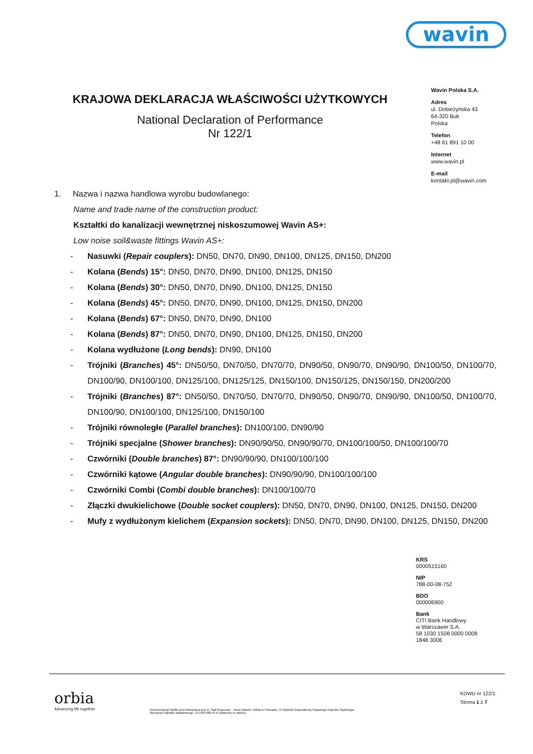wavin
KRAJOWA DEKLARACJA WŁAŚCIWOŚCI UŻYTKOWYCH
National Declaration of Performance
Nr 122/1
Wavin Polska S.A.
Adres
ul. Dobieżyńska 43
64-320 Buk
Polska
Telefon
+48 61 891 10 00
Internet
www.wavin.pl
E-mail
kontakt.pl@wavin.com
1. Nazwa i nazwa handlowa wyrobu budowlanego:
Name and trade name of the construction product:
Kształtki do kanalizacji wewnętrznej niskoszumowej Wavin AS+:
Low noise soil&waste fittings Wavin AS+:
- Nasuwki (Repair couplers): DN50, DN70, DN90, DN100, DN125, DN150, DN200
- Kolana (Bends) 15°: DN50, DN70, DN90, DN100, DN125, DN150
- Kolana (Bends) 30°: DN50, DN70, DN90, DN100, DN125, DN150
- Kolana (Bends) 45°: DN50, DN70, DN90, DN100, DN125, DN150, DN200
- Kolana (Bends) 67°: DN50, DN70, DN90, DN100
- Kolana (Bends) 87°: DN50, DN70, DN90, DN100, DN125, DN150, DN200
- Kolana wydłużone (Long bends): DN90, DN100
- Trójniki (Branches) 45°: DN50/50, DN70/50, DN70/70, DN90/50, DN90/70, DN90/90, DN100/50, DN100/70, DN100/90, DN100/100, DN125/100, DN125/125, DN150/100, DN150/125, DN150/150, DN200/200
- Trójniki (Branches) 87°: DN50/50, DN70/50, DN70/70, DN90/50, DN90/70, DN90/90, DN100/50, DN100/70, DN100/90, DN100/100, DN125/100, DN150/100
- Trójniki równoległe (Parallel branches): DN100/100, DN90/90
- Trójniki specjalne (Shower branches): DN90/90/50, DN90/90/70, DN100/100/50, DN100/100/70
- Czwórniki (Double branches) 87°: DN90/90/90, DN100/100/100
- Czwórniki kątowe (Angular double branches): DN90/90/90, DN100/100/100
- Czwórniki Combi (Combi double branches): DN100/100/70
- Złączki dwukielichowe (Double socket couplers): DN50, DN70, DN90, DN100, DN125, DN150, DN200
- Mufy z wydłużonym kielichem (Expansion sockets): DN50, DN70, DN90, DN100, DN125, DN150, DN200
KRS
0000515160
NIP
788-00-08-752
BDO
000006900
Bank
CITI Bank Handlowy
w Warszawie S.A.
58 1030 1508 0000 0008
1848 3006
orbia
Advancing life together
Dokumentacja Spółki przechowywana jest w: Sąd Rejonowy – Nowe Miasto i Wilda w Poznaniu, IX Wydział Gospodarczy Krajowego Rejestru Sądowego.
Wysokość kapitału zakładowego: 113 000 000 PLN (opłacony w całości).
KDWU nr 122/1
Strona 1 z 7